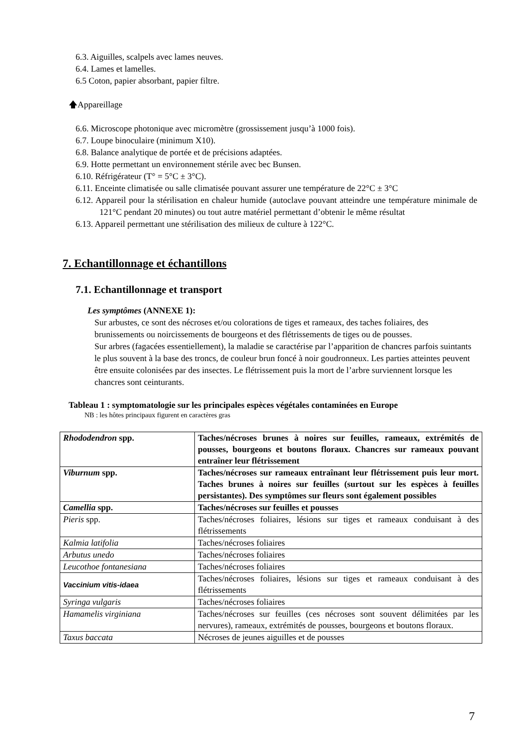6.3. Aiguilles, scalpels avec lames neuves.
6.4. Lames et lamelles.
6.5 Coton, papier absorbant, papier filtre.
🡅Appareillage
6.6. Microscope photonique avec micromètre (grossissement jusqu’à 1000 fois).
6.7. Loupe binoculaire (minimum X10).
6.8. Balance analytique de portée et de précisions adaptées.
6.9. Hotte permettant un environnement stérile avec bec Bunsen.
6.10. Réfrigérateur (T° = 5°C ± 3°C).
6.11. Enceinte climatisée ou salle climatisée pouvant assurer une température de 22°C ± 3°C
6.12. Appareil pour la stérilisation en chaleur humide (autoclave pouvant atteindre une température minimale de 121°C pendant 20 minutes) ou tout autre matériel permettant d’obtenir le même résultat
6.13. Appareil permettant une stérilisation des milieux de culture à 122°C.
7. Echantillonnage et échantillons
7.1. Echantillonnage et transport
Les symptômes (ANNEXE 1):
Sur arbustes, ce sont des nécroses et/ou colorations de tiges et rameaux, des taches foliaires, des brunissements ou noircissements de bourgeons et des flétrissements de tiges ou de pousses.
Sur arbres (fagacées essentiellement), la maladie se caractérise par l’apparition de chancres parfois suintants le plus souvent à la base des troncs, de couleur brun foncé à noir goudronneux. Les parties atteintes peuvent être ensuite colonisées par des insectes. Le flétrissement puis la mort de l’arbre surviennent lorsque les chancres sont ceinturants.
Tableau 1 : symptomatologie sur les principales espèces végétales contaminées en Europe
NB : les hôtes principaux figurent en caractères gras
| Rhododendron spp. | Taches/nécroses brunes à noires sur feuilles, rameaux, extrémités de pousses, bourgeons et boutons floraux. Chancres sur rameaux pouvant entraîner leur flétrissement |
| Viburnum spp. | Taches/nécroses sur rameaux entraînant leur flétrissement puis leur mort. Taches brunes à noires sur feuilles (surtout sur les espèces à feuilles persistantes). Des symptômes sur fleurs sont également possibles |
| Camellia spp. | Taches/nécroses sur feuilles et pousses |
| Pieris spp. | Taches/nécroses foliaires, lésions sur tiges et rameaux conduisant à des flétrissements |
| Kalmia latifolia | Taches/nécroses foliaires |
| Arbutus unedo | Taches/nécroses foliaires |
| Leucothoe fontanesiana | Taches/nécroses foliaires |
| Vaccinium vitis-idaea | Taches/nécroses foliaires, lésions sur tiges et rameaux conduisant à des flétrissements |
| Syringa vulgaris | Taches/nécroses foliaires |
| Hamamelis virginiana | Taches/nécroses sur feuilles (ces nécroses sont souvent délimitées par les nervures), rameaux, extrémités de pousses, bourgeons et boutons floraux. |
| Taxus baccata | Nécroses de jeunes aiguilles et de pousses |
7